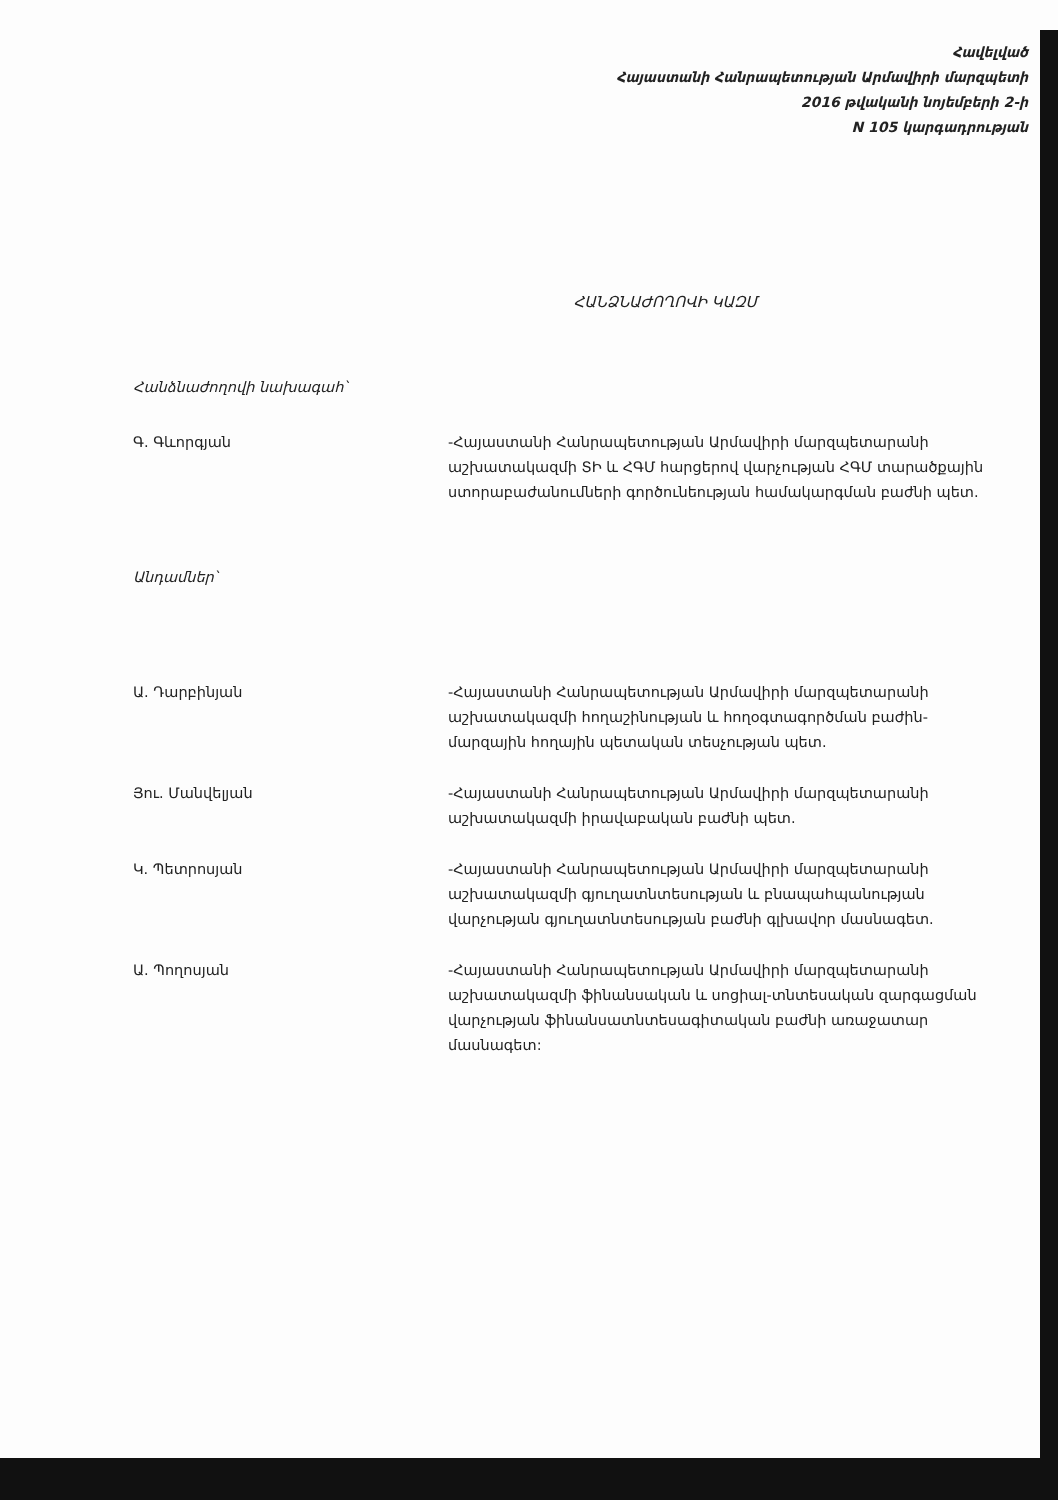Հավելված
Հայաստանի Հանրապետության Արմավիրի մարզպետի
2016 թվականի նոյեմբերի 2-ի
N 105 կարգադրության
ՀԱՆՁՆԱԺՈՂՈՎԻ ԿԱԶՄ
Հանձնաժողովի նախագահ՝
Գ. Գևորգյան -Հայաստանի Հանրապետության Արմավիրի մարզպետարանի աշխատակազմի ՏԻ և ՀԳՄ հարցերով վարչության ՀԳՄ տարածքային ստորաբաժանումների գործունեության համակարգման բաժնի պետ.
Անդամներ՝
Ա. Դարբինյան -Հայաստանի Հանրապետության Արմավիրի մարզպետարանի աշխատակազմի հողաշինության և հողօգտագործման բաժին-մարզային հողային պետական տեսչության պետ.
Յու. Մանվելյան -Հայաստանի Հանրապետության Արմավիրի մարզպետարանի աշխատակազմի իրավաբական բաժնի պետ.
Կ. Պետրոսյան -Հայաստանի Հանրապետության Արմավիրի մարզպետարանի աշխատակազմի գյուղատնտեսության և բնապահպանության վարչության գյուղատնտեսության բաժնի գլխավոր մասնագետ.
Ա. Պողոսյան -Հայաստանի Հանրապետության Արմավիրի մարզպետարանի աշխատակազմի ֆինանսական և սոցիալ-տնտեսական զարգացման վարչության ֆինանսատնտեսագիտական բաժնի առաջատար մասնագետ: